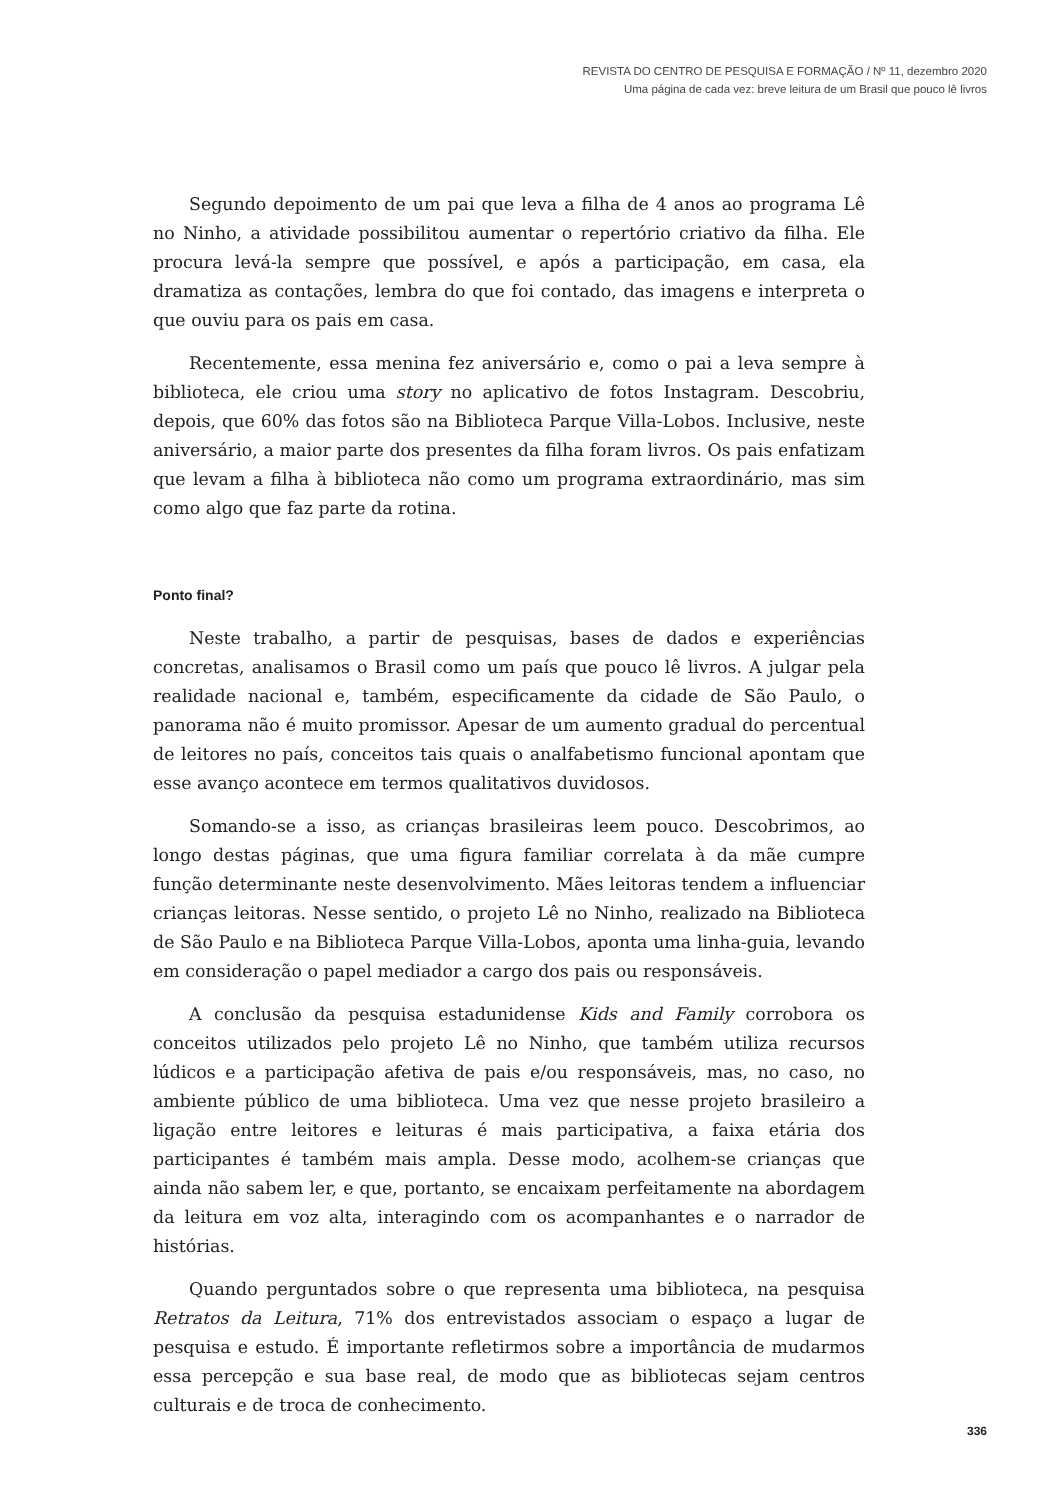REVISTA DO CENTRO DE PESQUISA E FORMAÇÃO / Nº 11, dezembro 2020
Uma página de cada vez: breve leitura de um Brasil que pouco lê livros
Segundo depoimento de um pai que leva a filha de 4 anos ao programa Lê no Ninho, a atividade possibilitou aumentar o repertório criativo da filha. Ele procura levá-la sempre que possível, e após a participação, em casa, ela dramatiza as contações, lembra do que foi contado, das imagens e interpreta o que ouviu para os pais em casa.
Recentemente, essa menina fez aniversário e, como o pai a leva sempre à biblioteca, ele criou uma story no aplicativo de fotos Instagram. Descobriu, depois, que 60% das fotos são na Biblioteca Parque Villa-Lobos. Inclusive, neste aniversário, a maior parte dos presentes da filha foram livros. Os pais enfatizam que levam a filha à biblioteca não como um programa extraordinário, mas sim como algo que faz parte da rotina.
Ponto final?
Neste trabalho, a partir de pesquisas, bases de dados e experiências concretas, analisamos o Brasil como um país que pouco lê livros. A julgar pela realidade nacional e, também, especificamente da cidade de São Paulo, o panorama não é muito promissor. Apesar de um aumento gradual do percentual de leitores no país, conceitos tais quais o analfabetismo funcional apontam que esse avanço acontece em termos qualitativos duvidosos.
Somando-se a isso, as crianças brasileiras leem pouco. Descobrimos, ao longo destas páginas, que uma figura familiar correlata à da mãe cumpre função determinante neste desenvolvimento. Mães leitoras tendem a influenciar crianças leitoras. Nesse sentido, o projeto Lê no Ninho, realizado na Biblioteca de São Paulo e na Biblioteca Parque Villa-Lobos, aponta uma linha-guia, levando em consideração o papel mediador a cargo dos pais ou responsáveis.
A conclusão da pesquisa estadunidense Kids and Family corrobora os conceitos utilizados pelo projeto Lê no Ninho, que também utiliza recursos lúdicos e a participação afetiva de pais e/ou responsáveis, mas, no caso, no ambiente público de uma biblioteca. Uma vez que nesse projeto brasileiro a ligação entre leitores e leituras é mais participativa, a faixa etária dos participantes é também mais ampla. Desse modo, acolhem-se crianças que ainda não sabem ler, e que, portanto, se encaixam perfeitamente na abordagem da leitura em voz alta, interagindo com os acompanhantes e o narrador de histórias.
Quando perguntados sobre o que representa uma biblioteca, na pesquisa Retratos da Leitura, 71% dos entrevistados associam o espaço a lugar de pesquisa e estudo. É importante refletirmos sobre a importância de mudarmos essa percepção e sua base real, de modo que as bibliotecas sejam centros culturais e de troca de conhecimento.
336